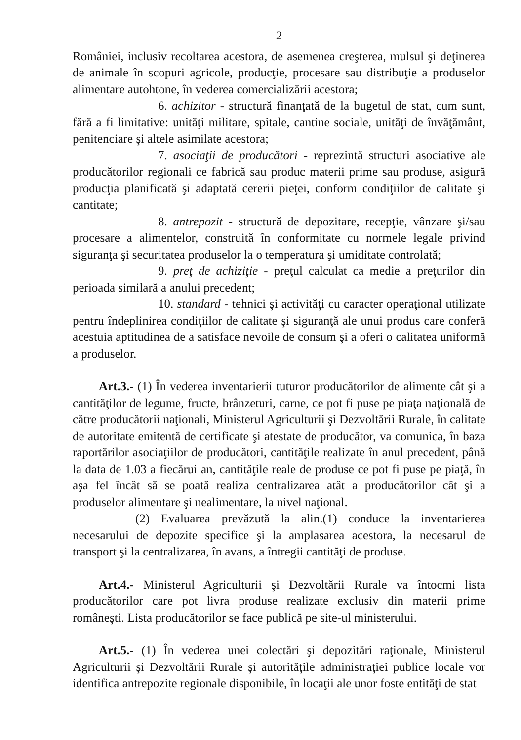2
României, inclusiv recoltarea acestora, de asemenea creşterea, mulsul şi deţinerea de animale în scopuri agricole, producţie, procesare sau distribuţie a produselor alimentare autohtone, în vederea comercializării acestora;
6. achizitor - structură finanţată de la bugetul de stat, cum sunt, fără a fi limitative: unităţi militare, spitale, cantine sociale, unităţi de învăţământ, penitenciare şi altele asimilate acestora;
7. asociaţii de producători - reprezintă structuri asociative ale producătorilor regionali ce fabrică sau produc materii prime sau produse, asigură producţia planificată şi adaptată cererii pieţei, conform condiţiilor de calitate şi cantitate;
8. antrepozit - structură de depozitare, recepţie, vânzare şi/sau procesare a alimentelor, construită în conformitate cu normele legale privind siguranţa şi securitatea produselor la o temperatura şi umiditate controlată;
9. preţ de achiziţie - preţul calculat ca medie a preţurilor din perioada similară a anului precedent;
10. standard - tehnici şi activităţi cu caracter operaţional utilizate pentru îndeplinirea condiţiilor de calitate şi siguranţă ale unui produs care conferă acestuia aptitudinea de a satisface nevoile de consum şi a oferi o calitatea uniformă a produselor.
Art.3.- (1) În vederea inventarierii tuturor producătorilor de alimente cât şi a cantităţilor de legume, fructe, brânzeturi, carne, ce pot fi puse pe piaţa naţională de către producătorii naţionali, Ministerul Agriculturii şi Dezvoltării Rurale, în calitate de autoritate emitentă de certificate şi atestate de producător, va comunica, în baza raportărilor asociaţiilor de producători, cantităţile realizate în anul precedent, până la data de 1.03 a fiecărui an, cantităţile reale de produse ce pot fi puse pe piaţă, în aşa fel încât să se poată realiza centralizarea atât a producătorilor cât şi a produselor alimentare şi nealimentare, la nivel naţional.
(2) Evaluarea prevăzută la alin.(1) conduce la inventarierea necesarului de depozite specifice şi la amplasarea acestora, la necesarul de transport şi la centralizarea, în avans, a întregii cantităţi de produse.
Art.4.- Ministerul Agriculturii şi Dezvoltării Rurale va întocmi lista producătorilor care pot livra produse realizate exclusiv din materii prime româneşti. Lista producătorilor se face publică pe site-ul ministerului.
Art.5.- (1) În vederea unei colectări şi depozitări raţionale, Ministerul Agriculturii şi Dezvoltării Rurale şi autorităţile administraţiei publice locale vor identifica antrepozite regionale disponibile, în locaţii ale unor foste entităţi de stat